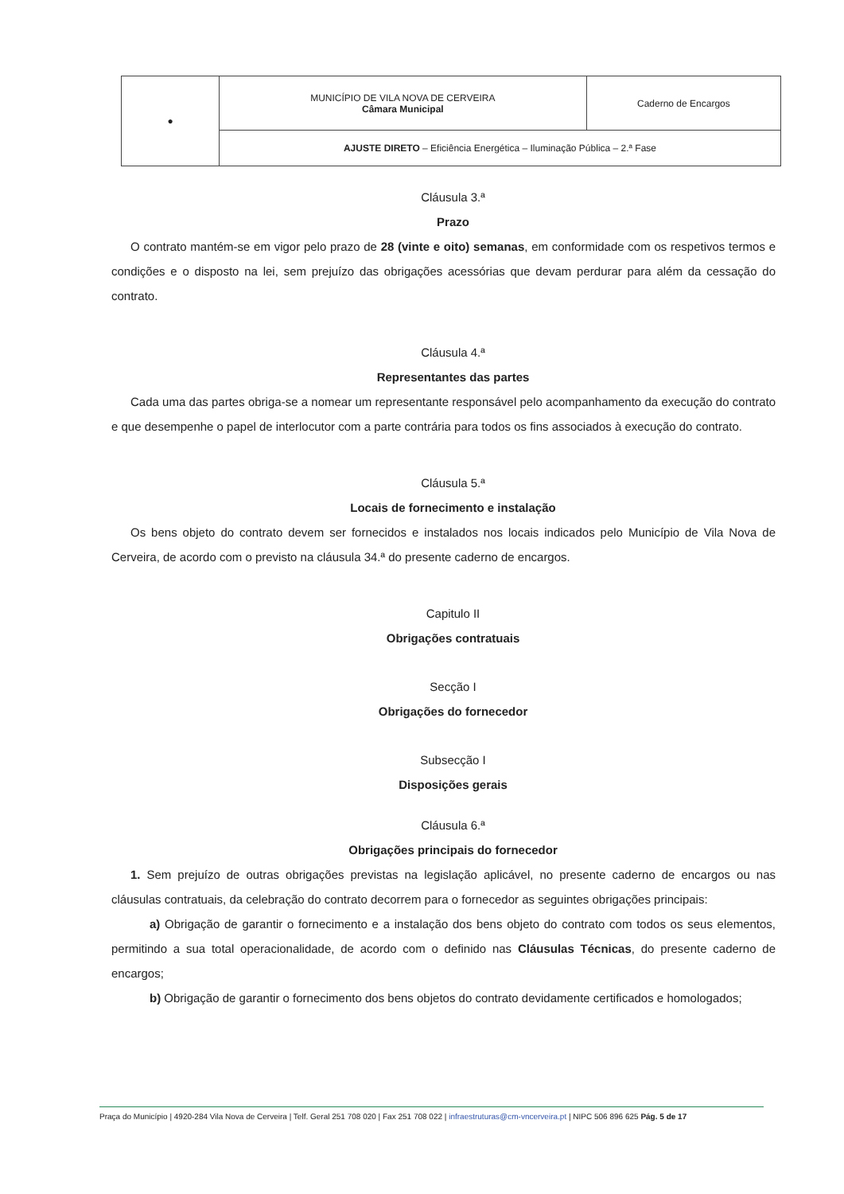| ● | MUNICÍPIO DE VILA NOVA DE CERVEIRA Câmara Municipal | Caderno de Encargos |
| | AJUSTE DIRETO – Eficiência Energética – Iluminação Pública – 2.ª Fase | |
Cláusula 3.ª
Prazo
O contrato mantém-se em vigor pelo prazo de 28 (vinte e oito) semanas, em conformidade com os respetivos termos e condições e o disposto na lei, sem prejuízo das obrigações acessórias que devam perdurar para além da cessação do contrato.
Cláusula 4.ª
Representantes das partes
Cada uma das partes obriga-se a nomear um representante responsável pelo acompanhamento da execução do contrato e que desempenhe o papel de interlocutor com a parte contrária para todos os fins associados à execução do contrato.
Cláusula 5.ª
Locais de fornecimento e instalação
Os bens objeto do contrato devem ser fornecidos e instalados nos locais indicados pelo Município de Vila Nova de Cerveira, de acordo com o previsto na cláusula 34.ª do presente caderno de encargos.
Capitulo II
Obrigações contratuais
Secção I
Obrigações do fornecedor
Subsecção I
Disposições gerais
Cláusula 6.ª
Obrigações principais do fornecedor
1. Sem prejuízo de outras obrigações previstas na legislação aplicável, no presente caderno de encargos ou nas cláusulas contratuais, da celebração do contrato decorrem para o fornecedor as seguintes obrigações principais:
a) Obrigação de garantir o fornecimento e a instalação dos bens objeto do contrato com todos os seus elementos, permitindo a sua total operacionalidade, de acordo com o definido nas Cláusulas Técnicas, do presente caderno de encargos;
b) Obrigação de garantir o fornecimento dos bens objetos do contrato devidamente certificados e homologados;
Praça do Município | 4920-284 Vila Nova de Cerveira | Telf. Geral 251 708 020 | Fax 251 708 022 | infraestruturas@cm-vncerveira.pt | NIPC 506 896 625 Pág. 5 de 17